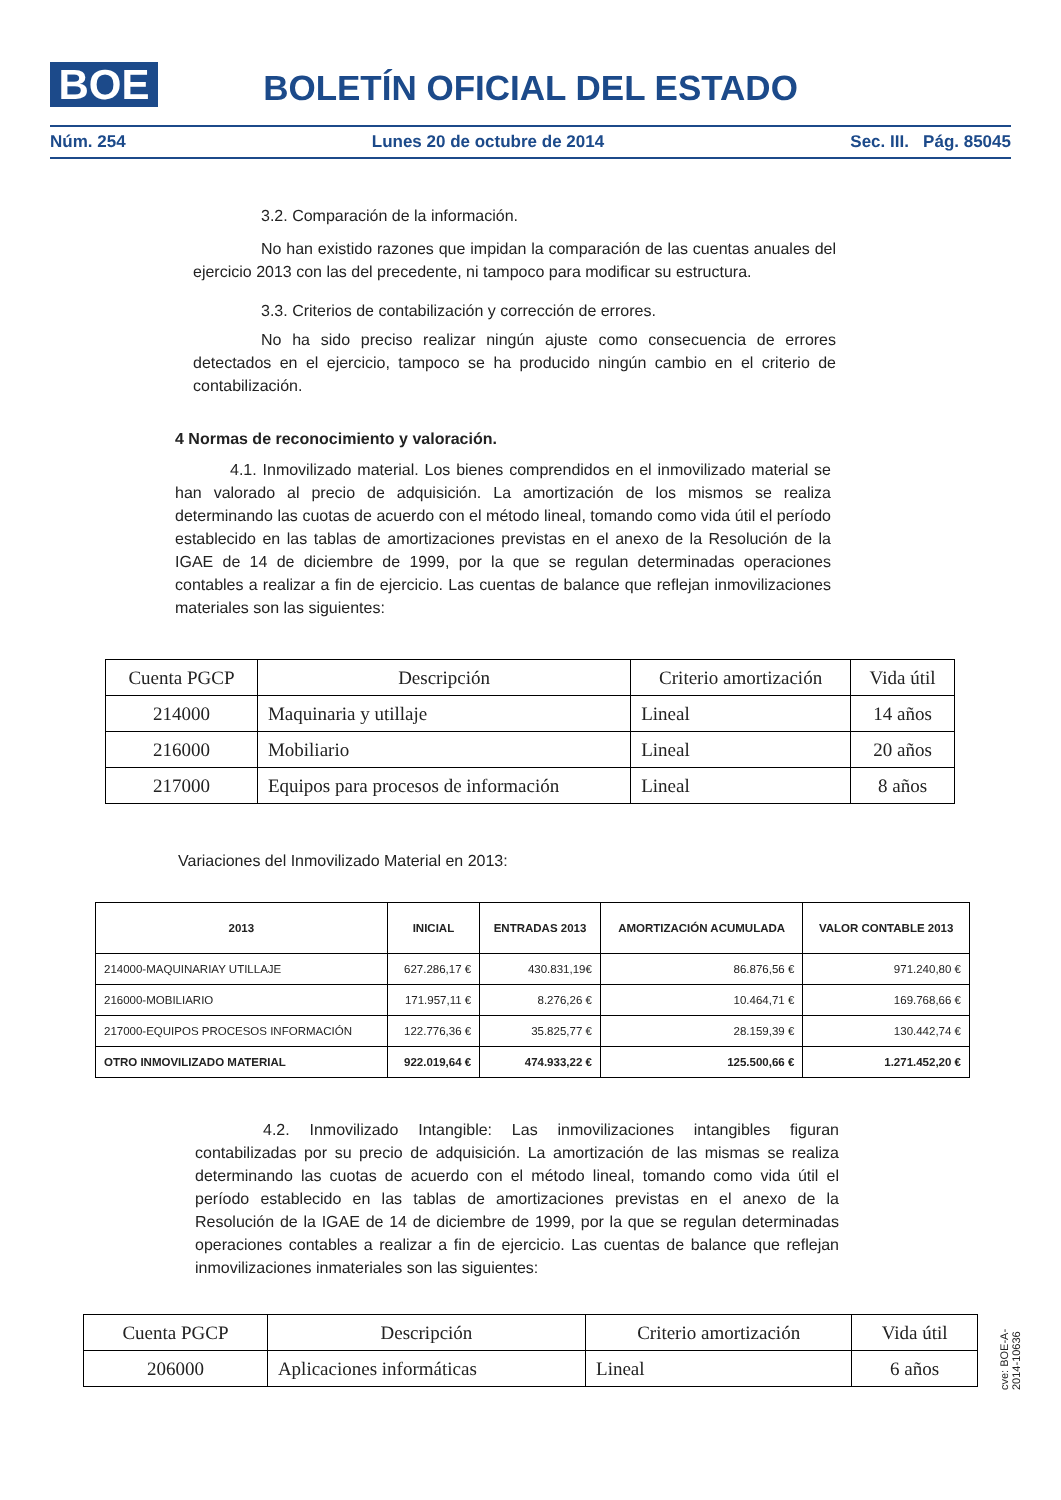BOE
BOLETÍN OFICIAL DEL ESTADO
Núm. 254 Lunes 20 de octubre de 2014 Sec. III. Pág. 85045
3.2. Comparación de la información.
No han existido razones que impidan la comparación de las cuentas anuales del ejercicio 2013 con las del precedente, ni tampoco para modificar su estructura.
3.3. Criterios de contabilización y corrección de errores.
No ha sido preciso realizar ningún ajuste como consecuencia de errores detectados en el ejercicio, tampoco se ha producido ningún cambio en el criterio de contabilización.
4 Normas de reconocimiento y valoración.
4.1. Inmovilizado material. Los bienes comprendidos en el inmovilizado material se han valorado al precio de adquisición. La amortización de los mismos se realiza determinando las cuotas de acuerdo con el método lineal, tomando como vida útil el período establecido en las tablas de amortizaciones previstas en el anexo de la Resolución de la IGAE de 14 de diciembre de 1999, por la que se regulan determinadas operaciones contables a realizar a fin de ejercicio. Las cuentas de balance que reflejan inmovilizaciones materiales son las siguientes:
| Cuenta PGCP | Descripción | Criterio amortización | Vida útil |
| 214000 | Maquinaria y utillaje | Lineal | 14 años |
| 216000 | Mobiliario | Lineal | 20 años |
| 217000 | Equipos para procesos de información | Lineal | 8 años |
Variaciones del Inmovilizado Material en 2013:
| 2013 | INICIAL | ENTRADAS 2013 | AMORTIZACIÓN ACUMULADA | VALOR CONTABLE 2013 |
| 214000-MAQUINARIAY UTILLAJE | 627.286,17 € | 430.831,19€ | 86.876,56 € | 971.240,80 € |
| 216000-MOBILIARIO | 171.957,11 € | 8.276,26 € | 10.464,71 € | 169.768,66 € |
| 217000-EQUIPOS PROCESOS INFORMACIÓN | 122.776,36 € | 35.825,77 € | 28.159,39 € | 130.442,74 € |
| OTRO INMOVILIZADO MATERIAL | 922.019,64 € | 474.933,22 € | 125.500,66 € | 1.271.452,20 € |
4.2. Inmovilizado Intangible: Las inmovilizaciones intangibles figuran contabilizadas por su precio de adquisición. La amortización de las mismas se realiza determinando las cuotas de acuerdo con el método lineal, tomando como vida útil el período establecido en las tablas de amortizaciones previstas en el anexo de la Resolución de la IGAE de 14 de diciembre de 1999, por la que se regulan determinadas operaciones contables a realizar a fin de ejercicio. Las cuentas de balance que reflejan inmovilizaciones inmateriales son las siguientes:
| Cuenta PGCP | Descripción | Criterio amortización | Vida útil |
| 206000 | Aplicaciones informáticas | Lineal | 6 años |
cve: BOE-A-2014-10636